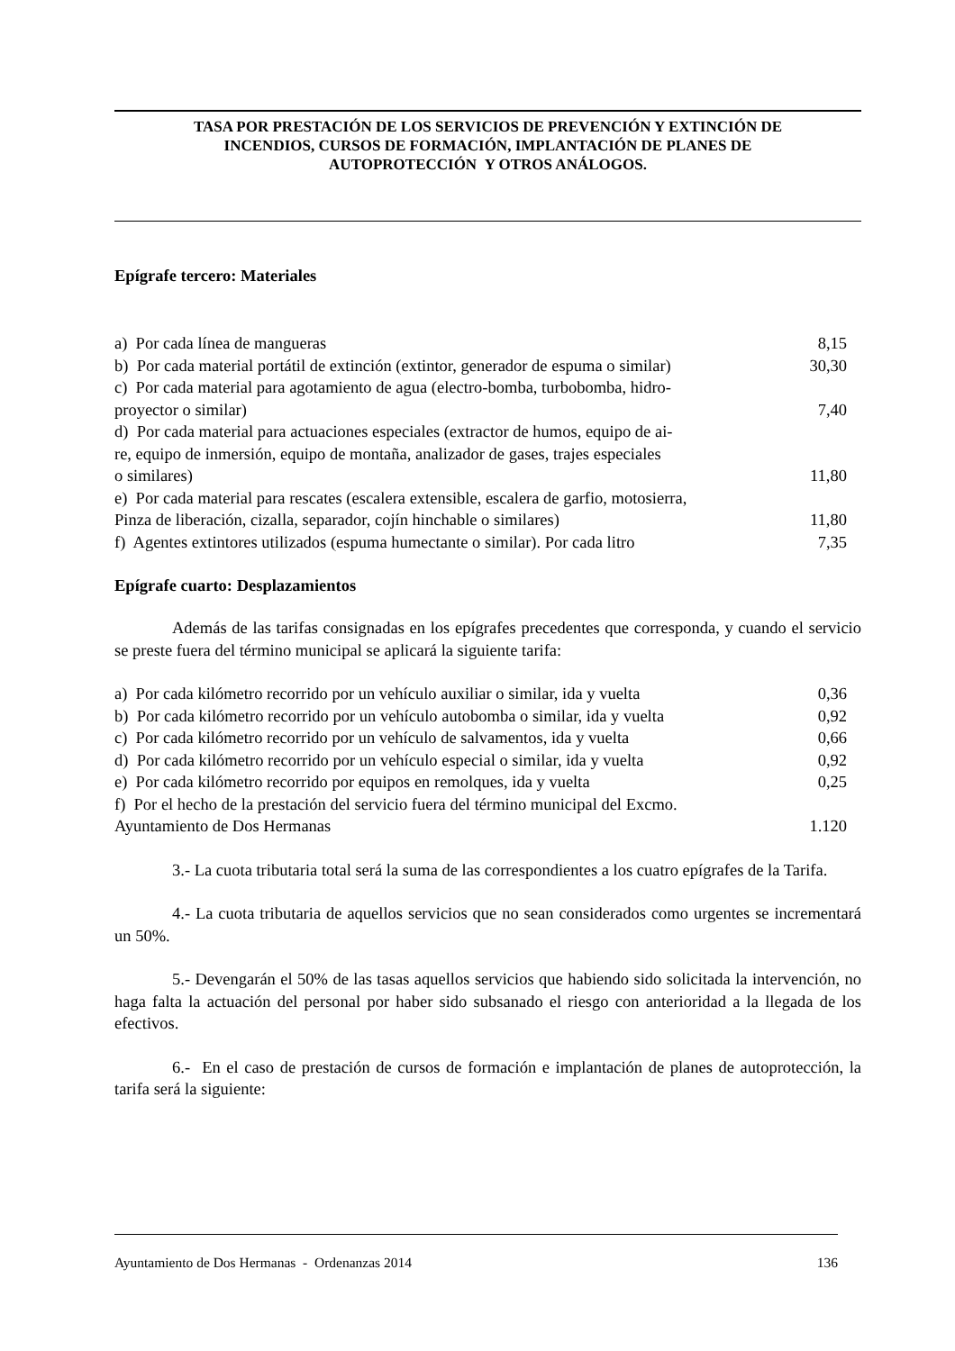TASA POR PRESTACIÓN DE LOS SERVICIOS DE PREVENCIÓN Y EXTINCIÓN DE
INCENDIOS, CURSOS DE FORMACIÓN, IMPLANTACIÓN DE PLANES DE
AUTOPROTECCIÓN Y OTROS ANÁLOGOS.
Epígrafe tercero: Materiales
a) Por cada línea de mangueras 8,15
b) Por cada material portátil de extinción (extintor, generador de espuma o similar) 30,30
c) Por cada material para agotamiento de agua (electro-bomba, turbobomba, hidro-
proyector o similar) 7,40
d) Por cada material para actuaciones especiales (extractor de humos, equipo de ai-
re, equipo de inmersión, equipo de montaña, analizador de gases, trajes especiales
o similares) 11,80
e) Por cada material para rescates (escalera extensible, escalera de garfio, motosierra,
Pinza de liberación, cizalla, separador, cojín hinchable o similares) 11,80
f) Agentes extintores utilizados (espuma humectante o similar). Por cada litro 7,35
Epígrafe cuarto: Desplazamientos
Además de las tarifas consignadas en los epígrafes precedentes que corresponda, y cuando el servicio se preste fuera del término municipal se aplicará la siguiente tarifa:
a) Por cada kilómetro recorrido por un vehículo auxiliar o similar, ida y vuelta 0,36
b) Por cada kilómetro recorrido por un vehículo autobomba o similar, ida y vuelta 0,92
c) Por cada kilómetro recorrido por un vehículo de salvamentos, ida y vuelta 0,66
d) Por cada kilómetro recorrido por un vehículo especial o similar, ida y vuelta 0,92
e) Por cada kilómetro recorrido por equipos en remolques, ida y vuelta 0,25
f) Por el hecho de la prestación del servicio fuera del término municipal del Excmo.
Ayuntamiento de Dos Hermanas 1.120
3.- La cuota tributaria total será la suma de las correspondientes a los cuatro epígrafes de la Tarifa.
4.- La cuota tributaria de aquellos servicios que no sean considerados como urgentes se incrementará un 50%.
5.- Devengarán el 50% de las tasas aquellos servicios que habiendo sido solicitada la intervención, no haga falta la actuación del personal por haber sido subsanado el riesgo con anterioridad a la llegada de los efectivos.
6.- En el caso de prestación de cursos de formación e implantación de planes de autoprotección, la tarifa será la siguiente:
Ayuntamiento de Dos Hermanas - Ordenanzas 2014 136